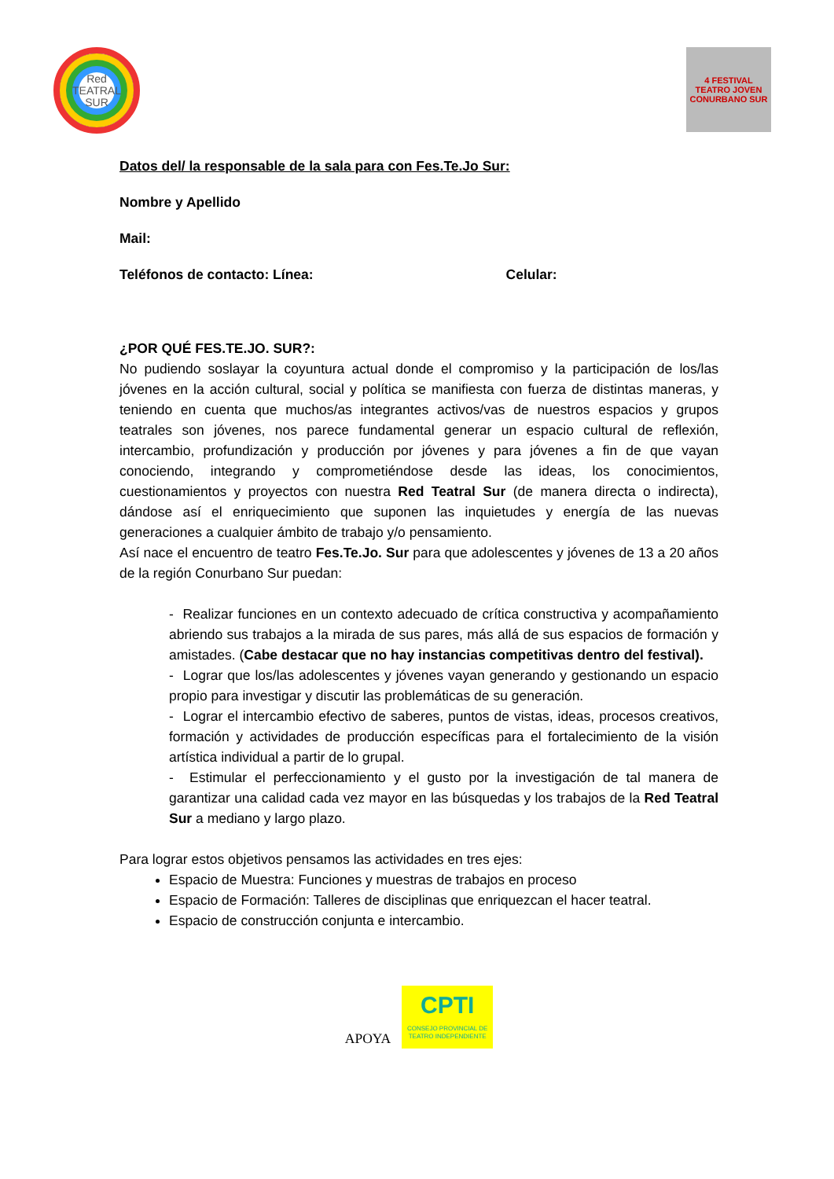Red
TEATRAL
SUR
4 FESTIVAL TEATRO JOVEN
CONURBANO SUR
Datos del/ la responsable de la sala para con Fes.Te.Jo Sur:
Nombre y Apellido
Mail:
Teléfonos de contacto: Línea: Celular:
¿POR QUÉ FES.TE.JO. SUR?:
No pudiendo soslayar la coyuntura actual donde el compromiso y la participación de los/las jóvenes en la acción cultural, social y política se manifiesta con fuerza de distintas maneras, y teniendo en cuenta que muchos/as integrantes activos/vas de nuestros espacios y grupos teatrales son jóvenes, nos parece fundamental generar un espacio cultural de reflexión, intercambio, profundización y producción por jóvenes y para jóvenes a fin de que vayan conociendo, integrando y comprometiéndose desde las ideas, los conocimientos, cuestionamientos y proyectos con nuestra Red Teatral Sur (de manera directa o indirecta), dándose así el enriquecimiento que suponen las inquietudes y energía de las nuevas generaciones a cualquier ámbito de trabajo y/o pensamiento.
Así nace el encuentro de teatro Fes.Te.Jo. Sur para que adolescentes y jóvenes de 13 a 20 años de la región Conurbano Sur puedan:
- Realizar funciones en un contexto adecuado de crítica constructiva y acompañamiento abriendo sus trabajos a la mirada de sus pares, más allá de sus espacios de formación y amistades. (Cabe destacar que no hay instancias competitivas dentro del festival).
- Lograr que los/las adolescentes y jóvenes vayan generando y gestionando un espacio propio para investigar y discutir las problemáticas de su generación.
- Lograr el intercambio efectivo de saberes, puntos de vistas, ideas, procesos creativos, formación y actividades de producción específicas para el fortalecimiento de la visión artística individual a partir de lo grupal.
- Estimular el perfeccionamiento y el gusto por la investigación de tal manera de garantizar una calidad cada vez mayor en las búsquedas y los trabajos de la Red Teatral Sur a mediano y largo plazo.
Para lograr estos objetivos pensamos las actividades en tres ejes:
Espacio de Muestra: Funciones y muestras de trabajos en proceso
Espacio de Formación: Talleres de disciplinas que enriquezcan el hacer teatral.
Espacio de construcción conjunta e intercambio.
APOYA
CPTI
CONSEJO PROVINCIAL DE TEATRO INDEPENDIENTE